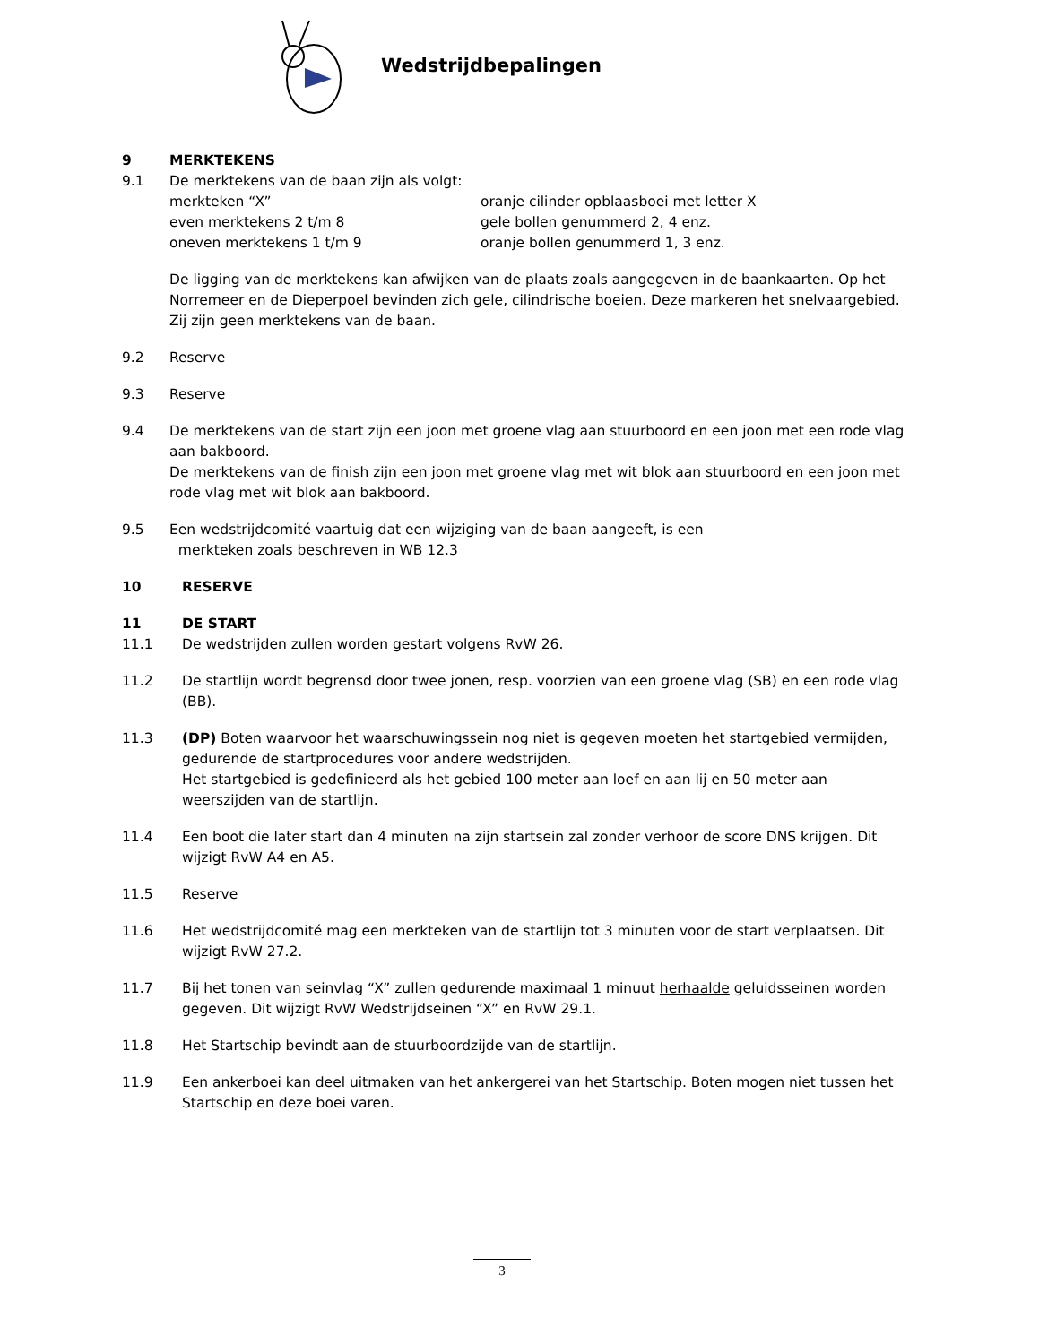Wedstrijdbepalingen
9 MERKTEKENS
9.1 De merktekens van de baan zijn als volgt:
merkteken “X” oranje cilinder opblaasboei met letter X even merktekens 2 t/m 8 gele bollen genummerd 2, 4 enz. oneven merktekens 1 t/m 9 oranje bollen genummerd 1, 3 enz.
De ligging van de merktekens kan afwijken van de plaats zoals aangegeven in de baankaarten. Op het Norremeer en de Dieperpoel bevinden zich gele, cilindrische boeien. Deze markeren het snelvaargebied. Zij zijn geen merktekens van de baan.
9.2 Reserve
9.3 Reserve
9.4 De merktekens van de start zijn een joon met groene vlag aan stuurboord en een joon met een rode vlag aan bakboord.
De merktekens van de finish zijn een joon met groene vlag met wit blok aan stuurboord en een joon met rode vlag met wit blok aan bakboord.
9.5 Een wedstrijdcomité vaartuig dat een wijziging van de baan aangeeft, is een
merkteken zoals beschreven in WB 12.3
10 RESERVE
11 DE START
11.1 De wedstrijden zullen worden gestart volgens RvW 26.
11.2 De startlijn wordt begrensd door twee jonen, resp. voorzien van een groene vlag (SB) en een rode vlag (BB).
11.3 (DP) Boten waarvoor het waarschuwingssein nog niet is gegeven moeten het startgebied vermijden, gedurende de startprocedures voor andere wedstrijden.
Het startgebied is gedefinieerd als het gebied 100 meter aan loef en aan lij en 50 meter aan weerszijden van de startlijn.
11.4 Een boot die later start dan 4 minuten na zijn startsein zal zonder verhoor de score DNS krijgen. Dit wijzigt RvW A4 en A5.
11.5 Reserve
11.6 Het wedstrijdcomité mag een merkteken van de startlijn tot 3 minuten voor de start verplaatsen. Dit wijzigt RvW 27.2.
11.7 Bij het tonen van seinvlag “X” zullen gedurende maximaal 1 minuut herhaalde geluidsseinen worden gegeven. Dit wijzigt RvW Wedstrijdseinen “X” en RvW 29.1.
11.8 Het Startschip bevindt aan de stuurboordzijde van de startlijn.
11.9 Een ankerboei kan deel uitmaken van het ankergerei van het Startschip. Boten mogen niet tussen het Startschip en deze boei varen.
3